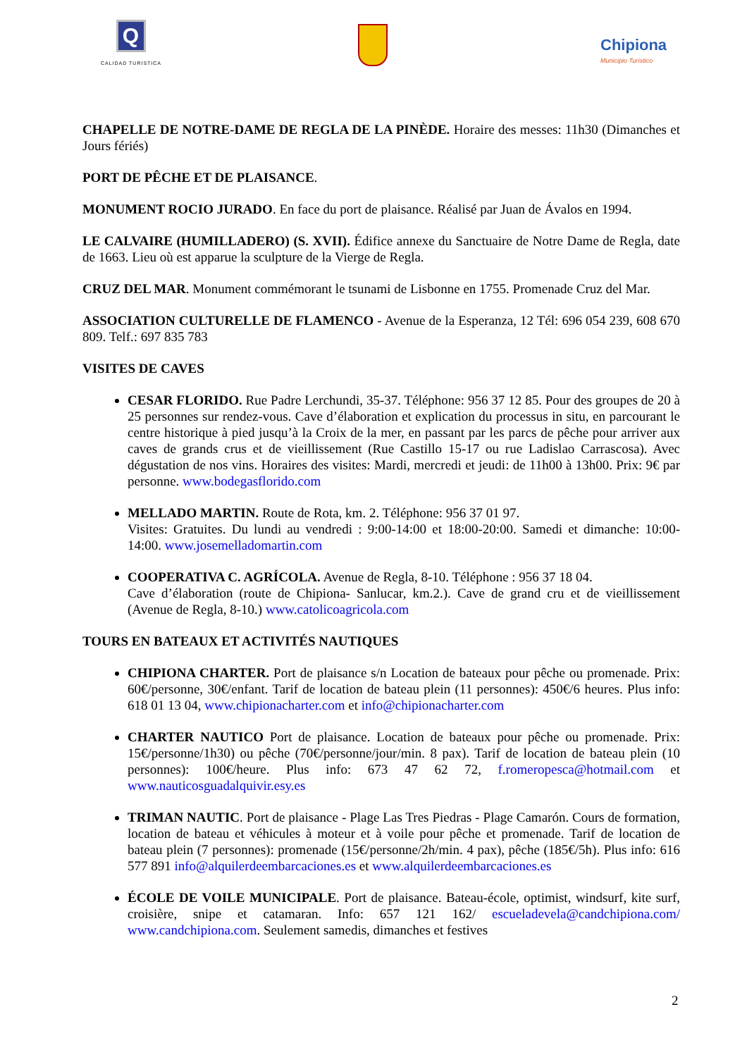Q
CALIDAD TURISTICA
Chipiona
Municipio Turístico
CHAPELLE DE NOTRE-DAME DE REGLA DE LA PINÈDE. Horaire des messes: 11h30 (Dimanches et Jours fériés)
PORT DE PÊCHE ET DE PLAISANCE.
MONUMENT ROCIO JURADO. En face du port de plaisance. Réalisé par Juan de Ávalos en 1994.
LE CALVAIRE (HUMILLADERO) (S. XVII). Édifice annexe du Sanctuaire de Notre Dame de Regla, date de 1663. Lieu où est apparue la sculpture de la Vierge de Regla.
CRUZ DEL MAR. Monument commémorant le tsunami de Lisbonne en 1755. Promenade Cruz del Mar.
ASSOCIATION CULTURELLE DE FLAMENCO - Avenue de la Esperanza, 12 Tél: 696 054 239, 608 670 809. Telf.: 697 835 783
VISITES DE CAVES
CESAR FLORIDO. Rue Padre Lerchundi, 35-37. Téléphone: 956 37 12 85. Pour des groupes de 20 à 25 personnes sur rendez-vous. Cave d’élaboration et explication du processus in situ, en parcourant le centre historique à pied jusqu’à la Croix de la mer, en passant par les parcs de pêche pour arriver aux caves de grands crus et de vieillissement (Rue Castillo 15-17 ou rue Ladislao Carrascosa). Avec dégustation de nos vins. Horaires des visites: Mardi, mercredi et jeudi: de 11h00 à 13h00. Prix: 9€ par personne. www.bodegasflorido.com
MELLADO MARTIN. Route de Rota, km. 2. Téléphone: 956 37 01 97.
Visites: Gratuites. Du lundi au vendredi : 9:00-14:00 et 18:00-20:00. Samedi et dimanche: 10:00-14:00. www.josemelladomartin.com
COOPERATIVA C. AGRÍCOLA. Avenue de Regla, 8-10. Téléphone : 956 37 18 04.
Cave d’élaboration (route de Chipiona- Sanlucar, km.2.). Cave de grand cru et de vieillissement (Avenue de Regla, 8-10.) www.catolicoagricola.com
TOURS EN BATEAUX ET ACTIVITÉS NAUTIQUES
CHIPIONA CHARTER. Port de plaisance s/n Location de bateaux pour pêche ou promenade. Prix: 60€/personne, 30€/enfant. Tarif de location de bateau plein (11 personnes): 450€/6 heures. Plus info: 618 01 13 04, www.chipionacharter.com et info@chipionacharter.com
CHARTER NAUTICO Port de plaisance. Location de bateaux pour pêche ou promenade. Prix: 15€/personne/1h30) ou pêche (70€/personne/jour/min. 8 pax). Tarif de location de bateau plein (10 personnes): 100€/heure. Plus info: 673 47 62 72, f.romeropesca@hotmail.com et www.nauticosguadalquivir.esy.es
TRIMAN NAUTIC. Port de plaisance - Plage Las Tres Piedras - Plage Camarón. Cours de formation, location de bateau et véhicules à moteur et à voile pour pêche et promenade. Tarif de location de bateau plein (7 personnes): promenade (15€/personne/2h/min. 4 pax), pêche (185€/5h). Plus info: 616 577 891 info@alquilerdeembarcaciones.es et www.alquilerdeembarcaciones.es
ÉCOLE DE VOILE MUNICIPALE. Port de plaisance. Bateau-école, optimist, windsurf, kite surf, croisière, snipe et catamaran. Info: 657 121 162/ escueladevela@candchipiona.com/ www.candchipiona.com. Seulement samedis, dimanches et festives
2